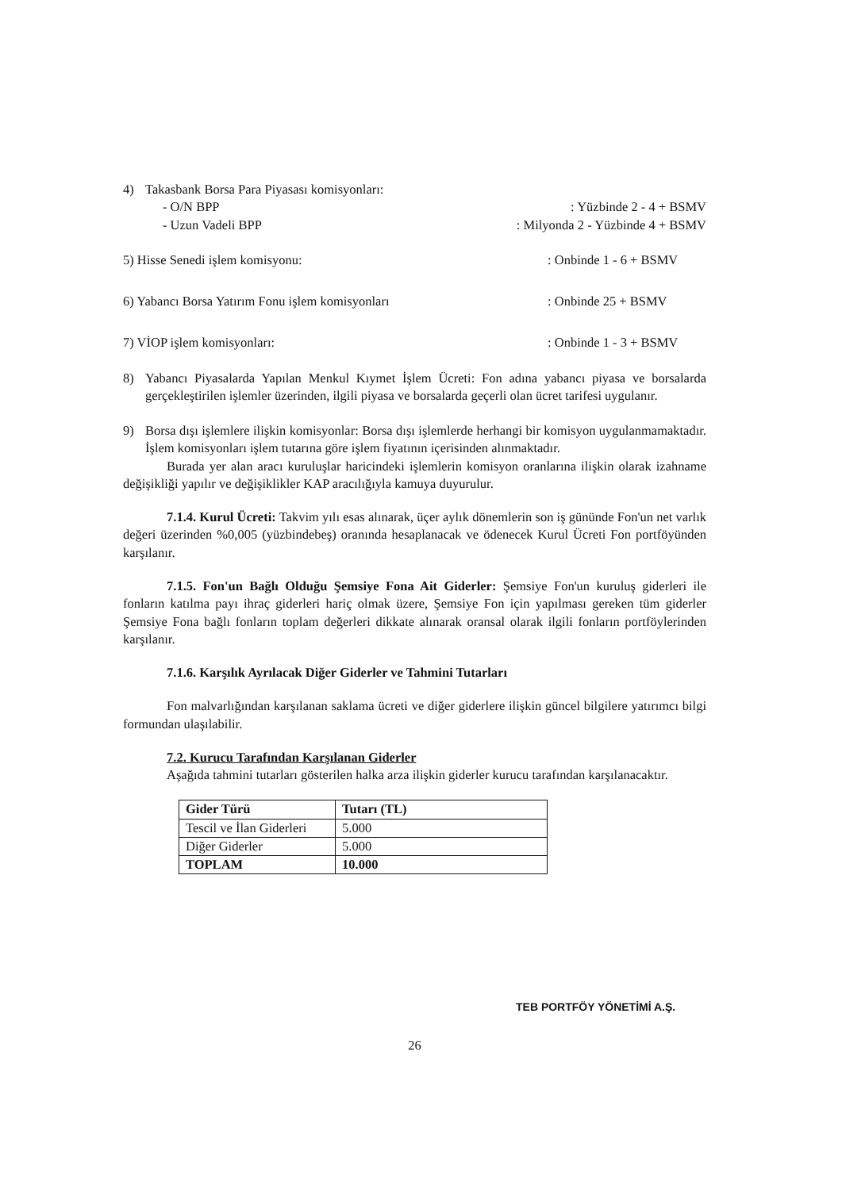4) Takasbank Borsa Para Piyasası komisyonları:
- O/N BPP: Yüzbinde 2 - 4 + BSMV
- Uzun Vadeli BPP: Milyonda 2 - Yüzbinde 4 + BSMV
5) Hisse Senedi işlem komisyonu:: Onbinde 1 - 6 + BSMV
6) Yabancı Borsa Yatırım Fonu işlem komisyonları: Onbinde 25 + BSMV
7) VİOP işlem komisyonları:: Onbinde 1 - 3 + BSMV
8) Yabancı Piyasalarda Yapılan Menkul Kıymet İşlem Ücreti: Fon adına yabancı piyasa ve borsalarda gerçekleştirilen işlemler üzerinden, ilgili piyasa ve borsalarda geçerli olan ücret tarifesi uygulanır.
9) Borsa dışı işlemlere ilişkin komisyonlar: Borsa dışı işlemlerde herhangi bir komisyon uygulanmamaktadır. İşlem komisyonları işlem tutarına göre işlem fiyatının içerisinden alınmaktadır.
Burada yer alan aracı kuruluşlar haricindeki işlemlerin komisyon oranlarına ilişkin olarak izahname değişikliği yapılır ve değişiklikler KAP aracılığıyla kamuya duyurulur.
7.1.4. Kurul Ücreti: Takvim yılı esas alınarak, üçer aylık dönemlerin son iş gününde Fon'un net varlık değeri üzerinden %0,005 (yüzbindebeş) oranında hesaplanacak ve ödenecek Kurul Ücreti Fon portföyünden karşılanır.
7.1.5. Fon'un Bağlı Olduğu Şemsiye Fona Ait Giderler: Şemsiye Fon'un kuruluş giderleri ile fonların katılma payı ihraç giderleri hariç olmak üzere, Şemsiye Fon için yapılması gereken tüm giderler Şemsiye Fona bağlı fonların toplam değerleri dikkate alınarak oransal olarak ilgili fonların portföylerinden karşılanır.
7.1.6. Karşılık Ayrılacak Diğer Giderler ve Tahmini Tutarları
Fon malvarlığından karşılanan saklama ücreti ve diğer giderlere ilişkin güncel bilgilere yatırımcı bilgi formundan ulaşılabilir.
7.2. Kurucu Tarafından Karşılanan Giderler
Aşağıda tahmini tutarları gösterilen halka arza ilişkin giderler kurucu tarafından karşılanacaktır.
| Gider Türü | Tutarı (TL) |
| --- | --- |
| Tescil ve İlan Giderleri | 5.000 |
| Diğer Giderler | 5.000 |
| TOPLAM | 10.000 |
26
TEB PORTFÖY YÖNETİMİ A.Ş.